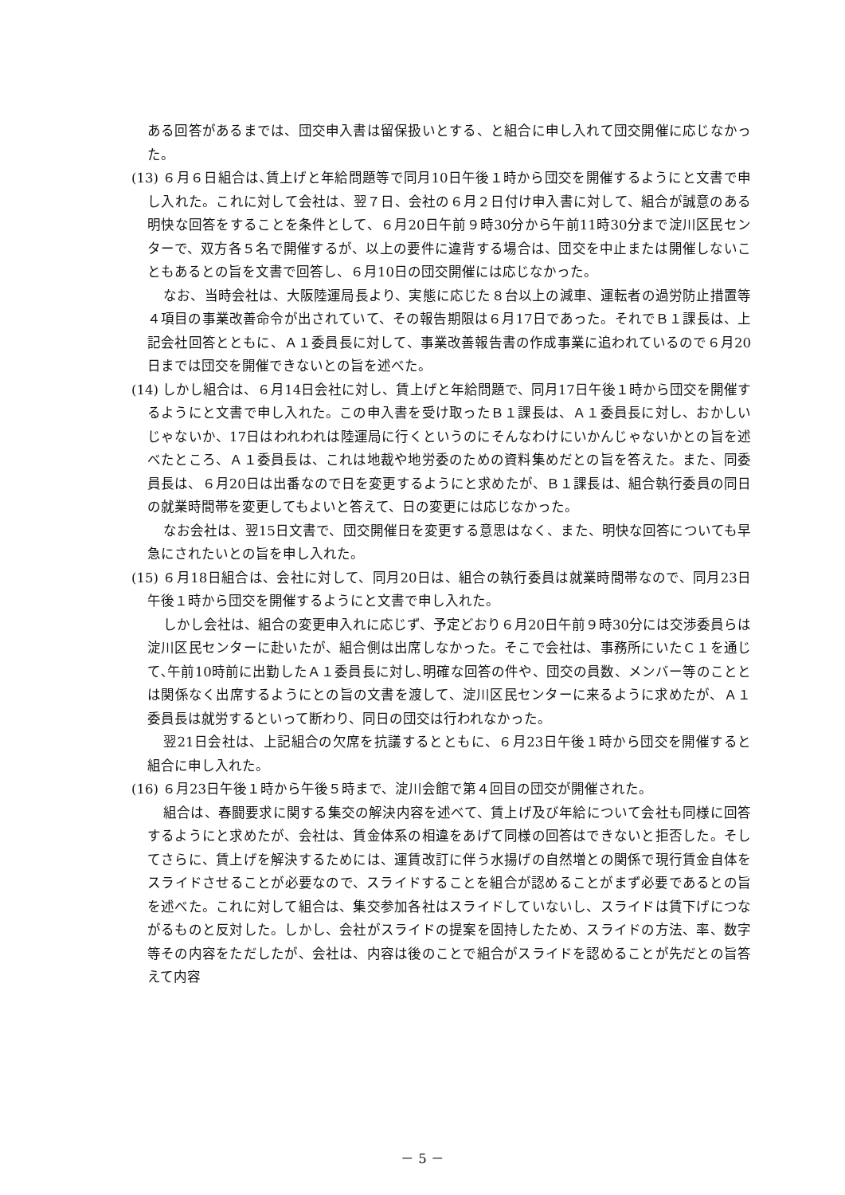ある回答があるまでは、団交申入書は留保扱いとする、と組合に申し入れて団交開催に応じなかった。
(13) ６月６日組合は､賃上げと年給問題等で同月10日午後１時から団交を開催するようにと文書で申し入れた。これに対して会社は、翌７日、会社の６月２日付け申入書に対して、組合が誠意のある明快な回答をすることを条件として、６月20日午前９時30分から午前11時30分まで淀川区民センターで、双方各５名で開催するが、以上の要件に違背する場合は、団交を中止または開催しないこともあるとの旨を文書で回答し、６月10日の団交開催には応じなかった。
なお、当時会社は、大阪陸運局長より、実態に応じた８台以上の減車、運転者の過労防止措置等４項目の事業改善命令が出されていて、その報告期限は６月17日であった。それでＢ１課長は、上記会社回答とともに、Ａ１委員長に対して、事業改善報告書の作成事業に追われているので６月20日までは団交を開催できないとの旨を述べた。
(14) しかし組合は、６月14日会社に対し、賃上げと年給問題で、同月17日午後１時から団交を開催するようにと文書で申し入れた。この申入書を受け取ったＢ１課長は、Ａ１委員長に対し、おかしいじゃないか、17日はわれわれは陸運局に行くというのにそんなわけにいかんじゃないかとの旨を述べたところ、Ａ１委員長は、これは地裁や地労委のための資料集めだとの旨を答えた。また、同委員長は、６月20日は出番なので日を変更するようにと求めたが、Ｂ１課長は、組合執行委員の同日の就業時間帯を変更してもよいと答えて、日の変更には応じなかった。
なお会社は、翌15日文書で、団交開催日を変更する意思はなく、また、明快な回答についても早急にされたいとの旨を申し入れた。
(15) ６月18日組合は、会社に対して、同月20日は、組合の執行委員は就業時間帯なので、同月23日午後１時から団交を開催するようにと文書で申し入れた。
しかし会社は、組合の変更申入れに応じず、予定どおり６月20日午前９時30分には交渉委員らは淀川区民センターに赴いたが、組合側は出席しなかった。そこで会社は、事務所にいたＣ１を通じて､午前10時前に出勤したＡ１委員長に対し､明確な回答の件や、団交の員数、メンバー等のこととは関係なく出席するようにとの旨の文書を渡して、淀川区民センターに来るように求めたが、Ａ１委員長は就労するといって断わり、同日の団交は行われなかった。
翌21日会社は、上記組合の欠席を抗議するとともに、６月23日午後１時から団交を開催すると組合に申し入れた。
(16) ６月23日午後１時から午後５時まで、淀川会館で第４回目の団交が開催された。
組合は、春闘要求に関する集交の解決内容を述べて、賃上げ及び年給について会社も同様に回答するようにと求めたが、会社は、賃金体系の相違をあげて同様の回答はできないと拒否した。そしてさらに、賃上げを解決するためには、運賃改訂に伴う水揚げの自然増との関係で現行賃金自体をスライドさせることが必要なので、スライドすることを組合が認めることがまず必要であるとの旨を述べた。これに対して組合は、集交参加各社はスライドしていないし、スライドは賃下げにつながるものと反対した。しかし、会社がスライドの提案を固持したため、スライドの方法、率、数字等その内容をただしたが、会社は、内容は後のことで組合がスライドを認めることが先だとの旨答えて内容
－ 5 －